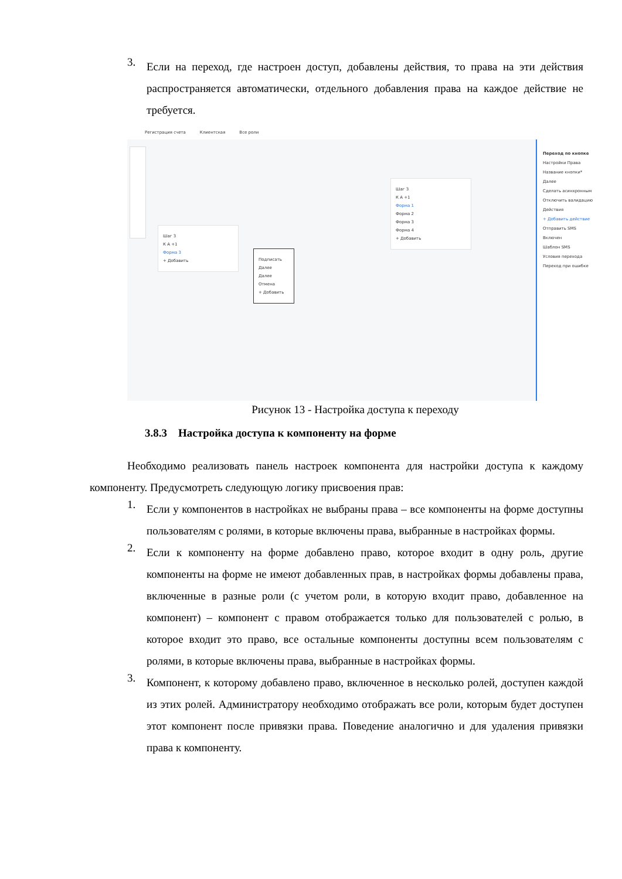3.
Если на переход, где настроен доступ, добавлены действия, то права на эти действия распространяется автоматически, отдельного добавления права на каждое действие не требуется.
Регистрация счета Клиентская Все роли
Шаг 3
К А +1
Форма 3
+ Добавить
Подписать
Далее
Далее
Отмена
+ Добавить
Шаг 3
К А +1
Форма 1
Форма 2
Форма 3
Форма 4
+ Добавить
Переход по кнопке
Настройки Права
Название кнопки*
Далее
Сделать асинхронным
Отключить валидацию
Действия
+ Добавить действие
Отправить SMS
Включен
Шаблон SMS
Условия перехода
Переход при ошибке
Рисунок 13 - Настройка доступа к переходу
3.8.3 Настройка доступа к компоненту на форме
Необходимо реализовать панель настроек компонента для настройки доступа к каждому компоненту. Предусмотреть следующую логику присвоения прав:
1.
Если у компонентов в настройках не выбраны права – все компоненты на форме доступны пользователям с ролями, в которые включены права, выбранные в настройках формы.
2.
Если к компоненту на форме добавлено право, которое входит в одну роль, другие компоненты на форме не имеют добавленных прав, в настройках формы добавлены права, включенные в разные роли (с учетом роли, в которую входит право, добавленное на компонент) – компонент с правом отображается только для пользователей с ролью, в которое входит это право, все остальные компоненты доступны всем пользователям с ролями, в которые включены права, выбранные в настройках формы.
3.
Компонент, к которому добавлено право, включенное в несколько ролей, доступен каждой из этих ролей. Администратору необходимо отображать все роли, которым будет доступен этот компонент после привязки права. Поведение аналогично и для удаления привязки права к компоненту.